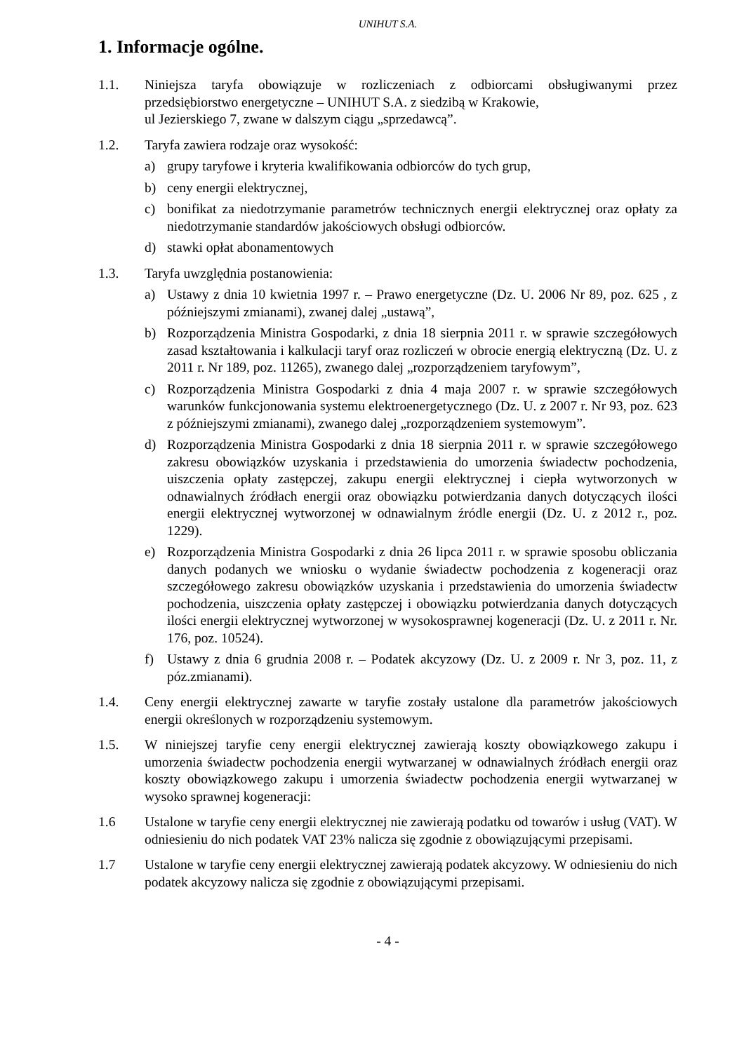UNIHUT S.A.
1. Informacje ogólne.
1.1. Niniejsza taryfa obowiązuje w rozliczeniach z odbiorcami obsługiwanymi przez przedsiębiorstwo energetyczne – UNIHUT S.A. z siedzibą w Krakowie,
ul Jezierskiego 7, zwane w dalszym ciągu „sprzedawcą”.
1.2. Taryfa zawiera rodzaje oraz wysokość:
a) grupy taryfowe i kryteria kwalifikowania odbiorców do tych grup,
b) ceny energii elektrycznej,
c) bonifikat za niedotrzymanie parametrów technicznych energii elektrycznej oraz opłaty za niedotrzymanie standardów jakościowych obsługi odbiorców.
d) stawki opłat abonamentowych
1.3. Taryfa uwzględnia postanowienia:
a) Ustawy z dnia 10 kwietnia 1997 r. – Prawo energetyczne (Dz. U. 2006 Nr 89, poz. 625 , z późniejszymi zmianami), zwanej dalej „ustawą”,
b) Rozporządzenia Ministra Gospodarki, z dnia 18 sierpnia 2011 r. w sprawie szczegółowych zasad kształtowania i kalkulacji taryf oraz rozliczeń w obrocie energią elektryczną (Dz. U. z 2011 r. Nr 189, poz. 11265), zwanego dalej „rozporządzeniem taryfowym”,
c) Rozporządzenia Ministra Gospodarki z dnia 4 maja 2007 r. w sprawie szczegółowych warunków funkcjonowania systemu elektroenergetycznego (Dz. U. z 2007 r. Nr 93, poz. 623 z późniejszymi zmianami), zwanego dalej „rozporządzeniem systemowym”.
d) Rozporządzenia Ministra Gospodarki z dnia 18 sierpnia 2011 r. w sprawie szczegółowego zakresu obowiązków uzyskania i przedstawienia do umorzenia świadectw pochodzenia, uiszczenia opłaty zastępczej, zakupu energii elektrycznej i ciepła wytworzonych w odnawialnych źródłach energii oraz obowiązku potwierdzania danych dotyczących ilości energii elektrycznej wytworzonej w odnawialnym źródle energii (Dz. U. z 2012 r., poz. 1229).
e) Rozporządzenia Ministra Gospodarki z dnia 26 lipca 2011 r. w sprawie sposobu obliczania danych podanych we wniosku o wydanie świadectw pochodzenia z kogeneracji oraz szczegółowego zakresu obowiązków uzyskania i przedstawienia do umorzenia świadectw pochodzenia, uiszczenia opłaty zastępczej i obowiązku potwierdzania danych dotyczących ilości energii elektrycznej wytworzonej w wysokosprawnej kogeneracji (Dz. U. z 2011 r. Nr. 176, poz. 10524).
f) Ustawy z dnia 6 grudnia 2008 r. – Podatek akcyzowy (Dz. U. z 2009 r. Nr 3, poz. 11, z póz.zmianami).
1.4. Ceny energii elektrycznej zawarte w taryfie zostały ustalone dla parametrów jakościowych energii określonych w rozporządzeniu systemowym.
1.5. W niniejszej taryfie ceny energii elektrycznej zawierają koszty obowiązkowego zakupu i umorzenia świadectw pochodzenia energii wytwarzanej w odnawialnych źródłach energii oraz koszty obowiązkowego zakupu i umorzenia świadectw pochodzenia energii wytwarzanej w wysoko sprawnej kogeneracji:
1.6 Ustalone w taryfie ceny energii elektrycznej nie zawierają podatku od towarów i usług (VAT). W odniesieniu do nich podatek VAT 23% nalicza się zgodnie z obowiązującymi przepisami.
1.7 Ustalone w taryfie ceny energii elektrycznej zawierają podatek akcyzowy. W odniesieniu do nich podatek akcyzowy nalicza się zgodnie z obowiązującymi przepisami.
- 4 -